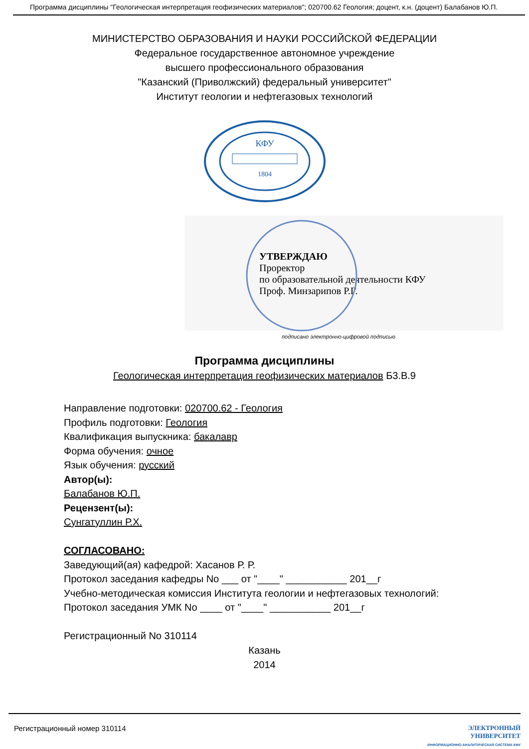Программа дисциплины "Геологическая интерпретация геофизических материалов"; 020700.62 Геология; доцент, к.н. (доцент) Балабанов Ю.П.
МИНИСТЕРСТВО ОБРАЗОВАНИЯ И НАУКИ РОССИЙСКОЙ ФЕДЕРАЦИИ
Федеральное государственное автономное учреждение
высшего профессионального образования
"Казанский (Приволжский) федеральный университет"
Институт геологии и нефтегазовых технологий
КФУ
1804
УТВЕРЖДАЮ
Проректор
по образовательной деятельности КФУ
Проф. Минзарипов Р.Г.
подписано электронно-цифровой подписью
Программа дисциплины
Геологическая интерпретация геофизических материалов Б3.В.9
Направление подготовки: 020700.62 - Геология
Профиль подготовки: Геология
Квалификация выпускника: бакалавр
Форма обучения: очное
Язык обучения: русский
Автор(ы):
Балабанов Ю.П.
Рецензент(ы):
Сунгатуллин Р.Х.
СОГЛАСОВАНО:
Заведующий(ая) кафедрой: Хасанов Р. Р.
Протокол заседания кафедры No ___ от "____" ___________ 201__г
Учебно-методическая комиссия Института геологии и нефтегазовых технологий:
Протокол заседания УМК No ____ от "____" ___________ 201__г
Регистрационный No 310114
Казань
2014
Регистрационный номер 310114 ЭЛЕКТРОННЫЙ
УНИВЕРСИТЕТ
ИНФОРМАЦИОННО-АНАЛИТИЧЕСКАЯ СИСТЕМА КФУ